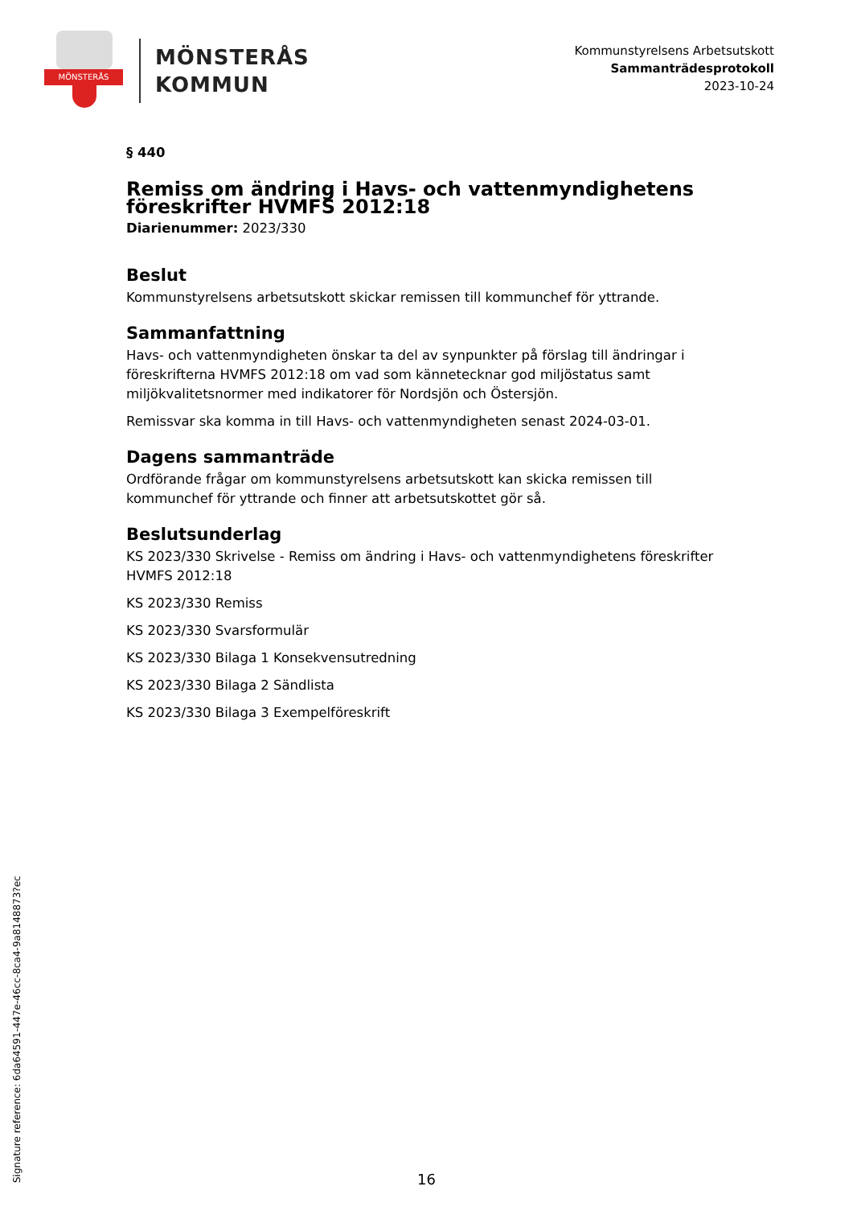MÖNSTERÅS
MÖNSTERÅS
KOMMUN
Kommunstyrelsens Arbetsutskott
Sammanträdesprotokoll
2023-10-24
§ 440
Remiss om ändring i Havs- och vattenmyndighetens föreskrifter HVMFS 2012:18
Diarienummer: 2023/330
Beslut
Kommunstyrelsens arbetsutskott skickar remissen till kommunchef för yttrande.
Sammanfattning
Havs- och vattenmyndigheten önskar ta del av synpunkter på förslag till ändringar i föreskrifterna HVMFS 2012:18 om vad som kännetecknar god miljöstatus samt miljökvalitetsnormer med indikatorer för Nordsjön och Östersjön.
Remissvar ska komma in till Havs- och vattenmyndigheten senast 2024-03-01.
Dagens sammanträde
Ordförande frågar om kommunstyrelsens arbetsutskott kan skicka remissen till kommunchef för yttrande och finner att arbetsutskottet gör så.
Beslutsunderlag
KS 2023/330 Skrivelse - Remiss om ändring i Havs- och vattenmyndighetens föreskrifter HVMFS 2012:18
KS 2023/330 Remiss
KS 2023/330 Svarsformulär
KS 2023/330 Bilaga 1 Konsekvensutredning
KS 2023/330 Bilaga 2 Sändlista
KS 2023/330 Bilaga 3 Exempelföreskrift
Signature reference: 6da64591-447e-46cc-8ca4-9a8148873?ec
16